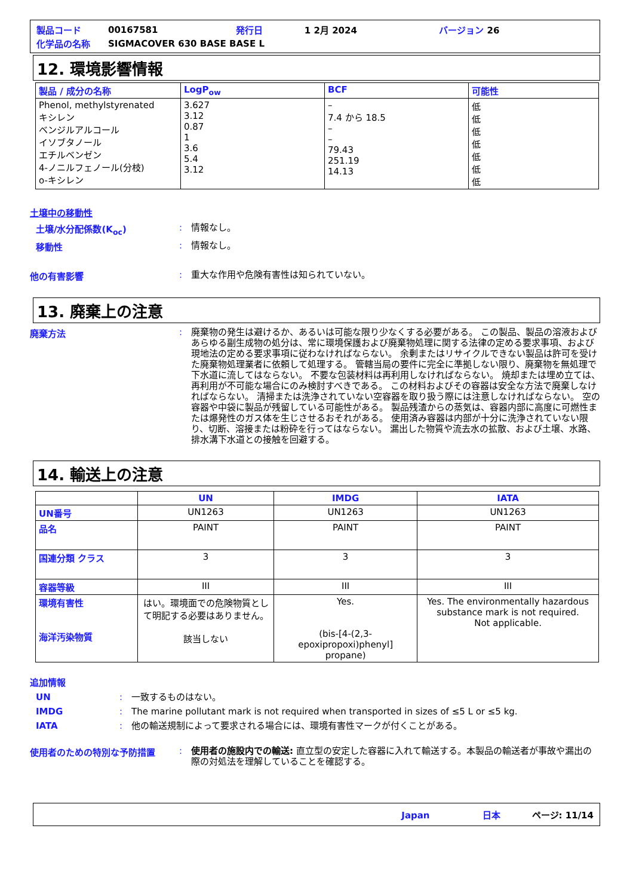| 製品コード | 00167581 | 発行日 | 1 2月 2024 | バージョン 26 |
| 化学品の名称 | SIGMACOVER 630 BASE BASE L | | | |
12. 環境影響情報
| 製品 / 成分の名称 | LogP<sub>ow</sub> | BCF | 可能性 |
| --- | --- | --- | --- |
| Phenol, methylstyrenated キシレン ベンジルアルコール イソブタノール エチルベンゼン 4-ノニルフェノール(分枝) o-キシレン | 3.627 3.12 0.87 1 3.6 5.4 3.12 | – 7.4 から 18.5 – – 79.43 251.19 14.13 | 低 低 低 低 低 低 低 |
土壌中の移動性
土壌/水分配係数(K<sub>oc</sub>) :
情報なし。
移動性 :
情報なし。
他の有害影響 :
重大な作用や危険有害性は知られていない。
13. 廃棄上の注意
廃棄方法 :
廃棄物の発生は避けるか、あるいは可能な限り少なくする必要がある。 この製品、製品の溶液およびあらゆる副生成物の処分は、常に環境保護および廃棄物処理に関する法律の定める要求事項、および現地法の定める要求事項に従わなければならない。 余剰またはリサイクルできない製品は許可を受けた廃棄物処理業者に依頼して処理する。 管轄当局の要件に完全に準拠しない限り、廃棄物を無処理で下水道に流してはならない。 不要な包装材料は再利用しなければならない。 焼却または埋め立ては、再利用が不可能な場合にのみ検討すべきである。 この材料およびその容器は安全な方法で廃棄しなければならない。 清掃または洗浄されていない空容器を取り扱う際には注意しなければならない。 空の容器や中袋に製品が残留している可能性がある。 製品残渣からの蒸気は、容器内部に高度に可燃性または爆発性のガス体を生じさせるおそれがある。 使用済み容器は内部が十分に洗浄されていない限り、切断、溶接または粉砕を行ってはならない。 漏出した物質や流去水の拡散、および土壌、水路、排水溝下水道との接触を回避する。
14. 輸送上の注意
| | UN | IMDG | IATA |
| --- | --- | --- | --- |
| UN番号 | UN1263 | UN1263 | UN1263 |
| 品名 | PAINT | PAINT | PAINT |
| 国連分類 クラス | 3 | 3 | 3 |
| 容器等級 | III | III | III |
| 環境有害性 海洋汚染物質 | はい。環境面での危険物質として明記する必要はありません。 該当しない | Yes. (bis-[4-(2,3-epoxipropoxi)phenyl] propane) | Yes. The environmentally hazardous substance mark is not required. Not applicable. |
追加情報
UN :
一致するものはない。
IMDG :
The marine pollutant mark is not required when transported in sizes of ≤5 L or ≤5 kg.
IATA :
他の輸送規制によって要求される場合には、環境有害性マークが付くことがある。
使用者のための特別な予防措置 :
使用者の施設内での輸送: 直立型の安定した容器に入れて輸送する。本製品の輸送者が事故や漏出の際の対処法を理解していることを確認する。
Japan 日本 ページ: 11/14